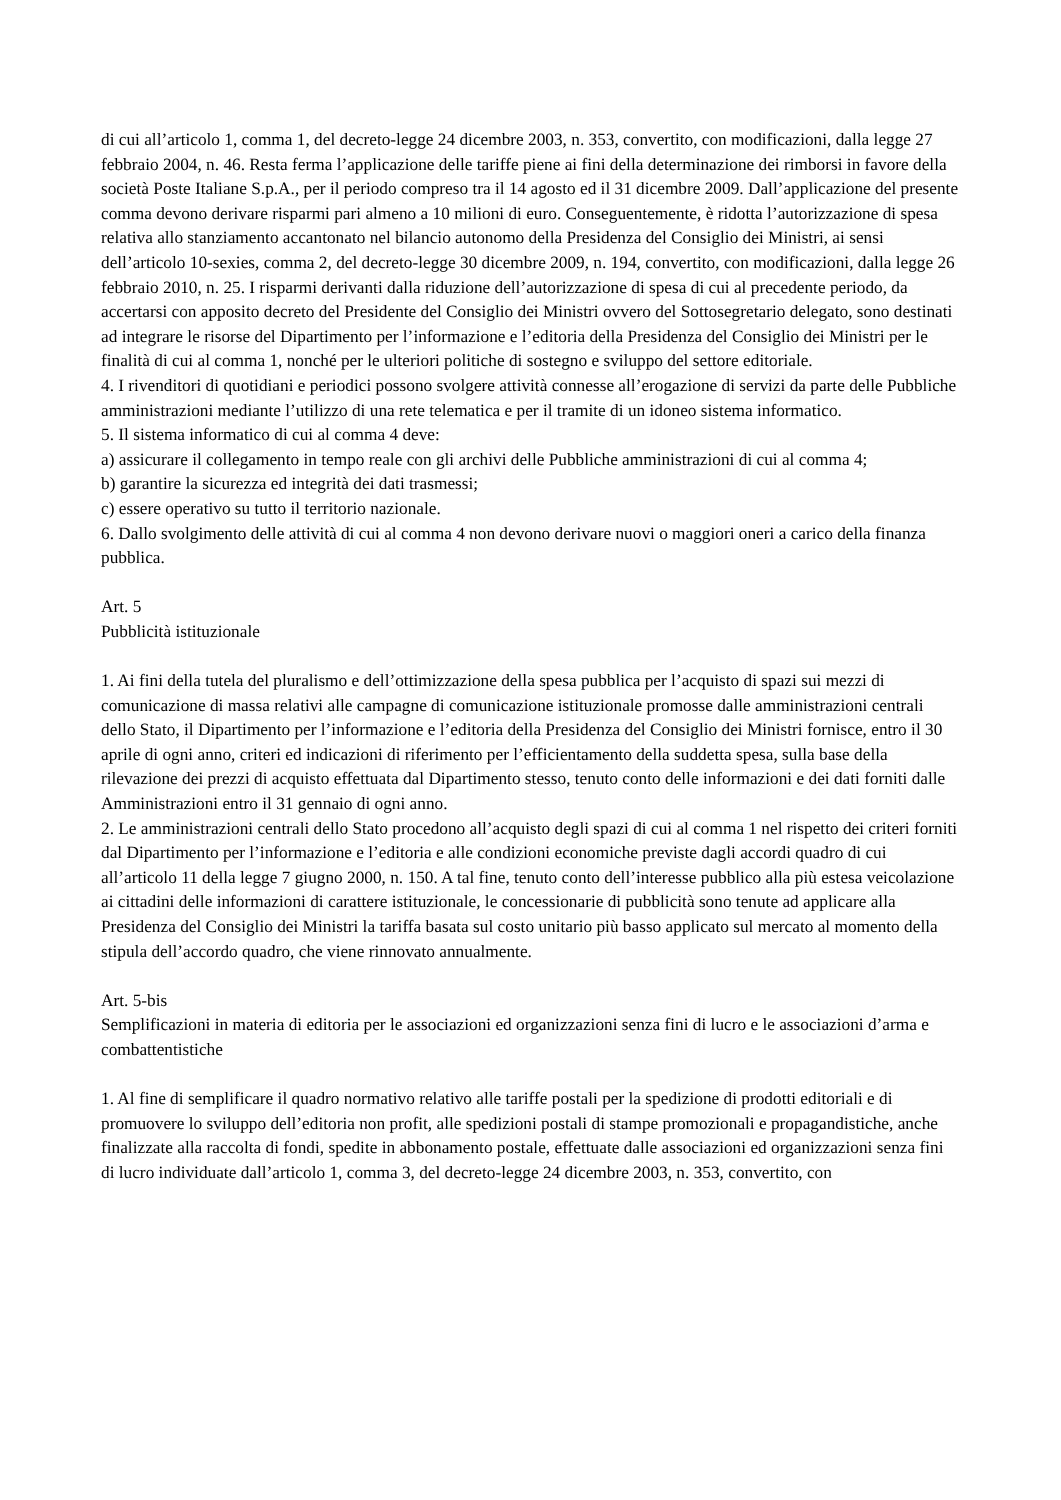di cui all’articolo 1, comma 1, del decreto-legge 24 dicembre 2003, n. 353, convertito, con modificazioni, dalla legge 27 febbraio 2004, n. 46. Resta ferma l’applicazione delle tariffe piene ai fini della determinazione dei rimborsi in favore della società Poste Italiane S.p.A., per il periodo compreso tra il 14 agosto ed il 31 dicembre 2009. Dall’applicazione del presente comma devono derivare risparmi pari almeno a 10 milioni di euro. Conseguentemente, è ridotta l’autorizzazione di spesa relativa allo stanziamento accantonato nel bilancio autonomo della Presidenza del Consiglio dei Ministri, ai sensi dell’articolo 10-sexies, comma 2, del decreto-legge 30 dicembre 2009, n. 194, convertito, con modificazioni, dalla legge 26 febbraio 2010, n. 25. I risparmi derivanti dalla riduzione dell’autorizzazione di spesa di cui al precedente periodo, da accertarsi con apposito decreto del Presidente del Consiglio dei Ministri ovvero del Sottosegretario delegato, sono destinati ad integrare le risorse del Dipartimento per l’informazione e l’editoria della Presidenza del Consiglio dei Ministri per le finalità di cui al comma 1, nonché per le ulteriori politiche di sostegno e sviluppo del settore editoriale.
4. I rivenditori di quotidiani e periodici possono svolgere attività connesse all’erogazione di servizi da parte delle Pubbliche amministrazioni mediante l’utilizzo di una rete telematica e per il tramite di un idoneo sistema informatico.
5. Il sistema informatico di cui al comma 4 deve:
a) assicurare il collegamento in tempo reale con gli archivi delle Pubbliche amministrazioni di cui al comma 4;
b) garantire la sicurezza ed integrità dei dati trasmessi;
c) essere operativo su tutto il territorio nazionale.
6. Dallo svolgimento delle attività di cui al comma 4 non devono derivare nuovi o maggiori oneri a carico della finanza pubblica.
Art. 5
Pubblicità istituzionale
1. Ai fini della tutela del pluralismo e dell’ottimizzazione della spesa pubblica per l’acquisto di spazi sui mezzi di comunicazione di massa relativi alle campagne di comunicazione istituzionale promosse dalle amministrazioni centrali dello Stato, il Dipartimento per l’informazione e l’editoria della Presidenza del Consiglio dei Ministri fornisce, entro il 30 aprile di ogni anno, criteri ed indicazioni di riferimento per l’efficientamento della suddetta spesa, sulla base della rilevazione dei prezzi di acquisto effettuata dal Dipartimento stesso, tenuto conto delle informazioni e dei dati forniti dalle Amministrazioni entro il 31 gennaio di ogni anno.
2. Le amministrazioni centrali dello Stato procedono all’acquisto degli spazi di cui al comma 1 nel rispetto dei criteri forniti dal Dipartimento per l’informazione e l’editoria e alle condizioni economiche previste dagli accordi quadro di cui all’articolo 11 della legge 7 giugno 2000, n. 150. A tal fine, tenuto conto dell’interesse pubblico alla più estesa veicolazione ai cittadini delle informazioni di carattere istituzionale, le concessionarie di pubblicità sono tenute ad applicare alla Presidenza del Consiglio dei Ministri la tariffa basata sul costo unitario più basso applicato sul mercato al momento della stipula dell’accordo quadro, che viene rinnovato annualmente.
Art. 5-bis
Semplificazioni in materia di editoria per le associazioni ed organizzazioni senza fini di lucro e le associazioni d’arma e combattentistiche
1. Al fine di semplificare il quadro normativo relativo alle tariffe postali per la spedizione di prodotti editoriali e di promuovere lo sviluppo dell’editoria non profit, alle spedizioni postali di stampe promozionali e propagandistiche, anche finalizzate alla raccolta di fondi, spedite in abbonamento postale, effettuate dalle associazioni ed organizzazioni senza fini di lucro individuate dall’articolo 1, comma 3, del decreto-legge 24 dicembre 2003, n. 353, convertito, con